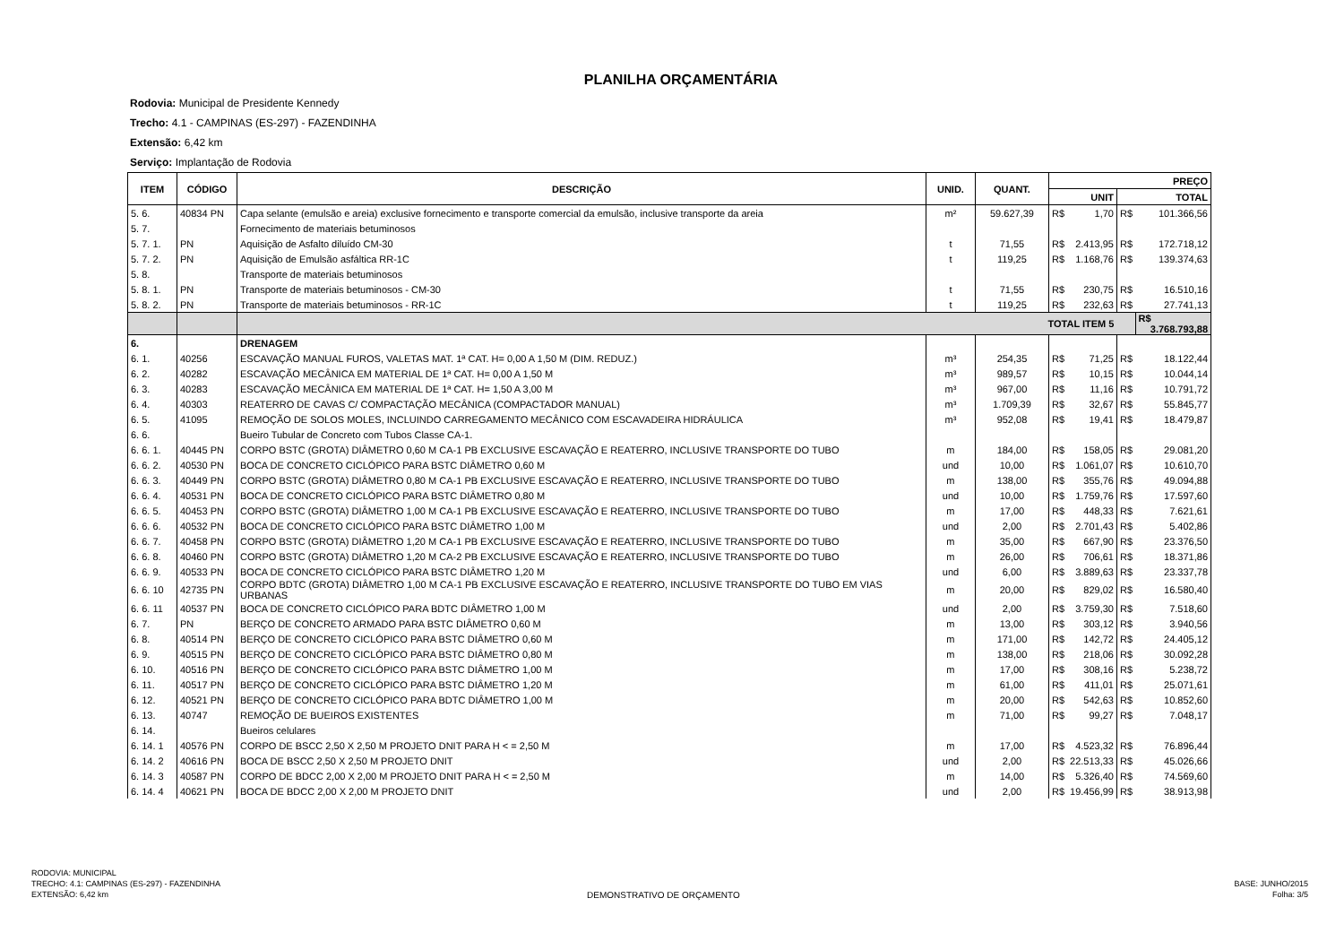PLANILHA ORÇAMENTÁRIA
Rodovia: Municipal de Presidente Kennedy
Trecho: 4.1 - CAMPINAS (ES-297) - FAZENDINHA
Extensão: 6,42 km
Serviço: Implantação de Rodovia
| ITEM | CÓDIGO | DESCRIÇÃO | UNID. | QUANT. | PREÇO | | | | |
| --- | --- | --- | --- | --- | --- | --- | --- | --- | --- |
| | | | | | UNIT | | TOTAL | | |
| 5. 6. | 40834 PN | Capa selante (emulsão e areia) exclusive fornecimento e transporte comercial da emulsão, inclusive transporte da areia | m² | 59.627,39 | R$ | 1,70 | R$ | 101.366,56 | |
| 5. 7. | | Fornecimento de materiais betuminosos | | | | | | | |
| 5. 7. 1. | PN | Aquisição de Asfalto diluído CM-30 | t | 71,55 | R$ | 2.413,95 | R$ | 172.718,12 | |
| 5. 7. 2. | PN | Aquisição de Emulsão asfáltica RR-1C | t | 119,25 | R$ | 1.168,76 | R$ | 139.374,63 | |
| 5. 8. | | Transporte de materiais betuminosos | | | | | | | |
| 5. 8. 1. | PN | Transporte de materiais betuminosos - CM-30 | t | 71,55 | R$ | 230,75 | R$ | 16.510,16 | |
| 5. 8. 2. | PN | Transporte de materiais betuminosos - RR-1C | t | 119,25 | R$ | 232,63 | R$ | 27.741,13 | |
| | | TOTAL ITEM 5 | | | | | | | R$ 3.768.793,88 |
| 6. | | DRENAGEM | | | | | | | |
| 6. 1. | 40256 | ESCAVAÇÃO MANUAL FUROS, VALETAS MAT. 1ª CAT. H= 0,00 A 1,50 M (DIM. REDUZ.) | m³ | 254,35 | R$ | 71,25 | R$ | 18.122,44 | |
| 6. 2. | 40282 | ESCAVAÇÃO MECÂNICA EM MATERIAL DE 1ª CAT. H= 0,00 A 1,50 M | m³ | 989,57 | R$ | 10,15 | R$ | 10.044,14 | |
| 6. 3. | 40283 | ESCAVAÇÃO MECÂNICA EM MATERIAL DE 1ª CAT. H= 1,50 A 3,00 M | m³ | 967,00 | R$ | 11,16 | R$ | 10.791,72 | |
| 6. 4. | 40303 | REATERRO DE CAVAS C/ COMPACTAÇÃO MECÂNICA (COMPACTADOR MANUAL) | m³ | 1.709,39 | R$ | 32,67 | R$ | 55.845,77 | |
| 6. 5. | 41095 | REMOÇÃO DE SOLOS MOLES, INCLUINDO CARREGAMENTO MECÂNICO COM ESCAVADEIRA HIDRÁULICA | m³ | 952,08 | R$ | 19,41 | R$ | 18.479,87 | |
| 6. 6. | | Bueiro Tubular de Concreto com Tubos Classe CA-1. | | | | | | | |
| 6. 6. 1. | 40445 PN | CORPO BSTC (GROTA) DIÂMETRO 0,60 M CA-1 PB EXCLUSIVE ESCAVAÇÃO E REATERRO, INCLUSIVE TRANSPORTE DO TUBO | m | 184,00 | R$ | 158,05 | R$ | 29.081,20 | |
| 6. 6. 2. | 40530 PN | BOCA DE CONCRETO CICLÓPICO PARA BSTC DIÂMETRO 0,60 M | und | 10,00 | R$ | 1.061,07 | R$ | 10.610,70 | |
| 6. 6. 3. | 40449 PN | CORPO BSTC (GROTA) DIÂMETRO 0,80 M CA-1 PB EXCLUSIVE ESCAVAÇÃO E REATERRO, INCLUSIVE TRANSPORTE DO TUBO | m | 138,00 | R$ | 355,76 | R$ | 49.094,88 | |
| 6. 6. 4. | 40531 PN | BOCA DE CONCRETO CICLÓPICO PARA BSTC DIÂMETRO 0,80 M | und | 10,00 | R$ | 1.759,76 | R$ | 17.597,60 | |
| 6. 6. 5. | 40453 PN | CORPO BSTC (GROTA) DIÂMETRO 1,00 M CA-1 PB EXCLUSIVE ESCAVAÇÃO E REATERRO, INCLUSIVE TRANSPORTE DO TUBO | m | 17,00 | R$ | 448,33 | R$ | 7.621,61 | |
| 6. 6. 6. | 40532 PN | BOCA DE CONCRETO CICLÓPICO PARA BSTC DIÂMETRO 1,00 M | und | 2,00 | R$ | 2.701,43 | R$ | 5.402,86 | |
| 6. 6. 7. | 40458 PN | CORPO BSTC (GROTA) DIÂMETRO 1,20 M CA-1 PB EXCLUSIVE ESCAVAÇÃO E REATERRO, INCLUSIVE TRANSPORTE DO TUBO | m | 35,00 | R$ | 667,90 | R$ | 23.376,50 | |
| 6. 6. 8. | 40460 PN | CORPO BSTC (GROTA) DIÂMETRO 1,20 M CA-2 PB EXCLUSIVE ESCAVAÇÃO E REATERRO, INCLUSIVE TRANSPORTE DO TUBO | m | 26,00 | R$ | 706,61 | R$ | 18.371,86 | |
| 6. 6. 9. | 40533 PN | BOCA DE CONCRETO CICLÓPICO PARA BSTC DIÂMETRO 1,20 M | und | 6,00 | R$ | 3.889,63 | R$ | 23.337,78 | |
| 6. 6. 10 | 42735 PN | CORPO BDTC (GROTA) DIÂMETRO 1,00 M CA-1 PB EXCLUSIVE ESCAVAÇÃO E REATERRO, INCLUSIVE TRANSPORTE DO TUBO EM VIAS URBANAS | m | 20,00 | R$ | 829,02 | R$ | 16.580,40 | |
| 6. 6. 11 | 40537 PN | BOCA DE CONCRETO CICLÓPICO PARA BDTC DIÂMETRO 1,00 M | und | 2,00 | R$ | 3.759,30 | R$ | 7.518,60 | |
| 6. 7. | PN | BERÇO DE CONCRETO ARMADO PARA BSTC DIÂMETRO 0,60 M | m | 13,00 | R$ | 303,12 | R$ | 3.940,56 | |
| 6. 8. | 40514 PN | BERÇO DE CONCRETO CICLÓPICO PARA BSTC DIÂMETRO 0,60 M | m | 171,00 | R$ | 142,72 | R$ | 24.405,12 | |
| 6. 9. | 40515 PN | BERÇO DE CONCRETO CICLÓPICO PARA BSTC DIÂMETRO 0,80 M | m | 138,00 | R$ | 218,06 | R$ | 30.092,28 | |
| 6. 10. | 40516 PN | BERÇO DE CONCRETO CICLÓPICO PARA BSTC DIÂMETRO 1,00 M | m | 17,00 | R$ | 308,16 | R$ | 5.238,72 | |
| 6. 11. | 40517 PN | BERÇO DE CONCRETO CICLÓPICO PARA BSTC DIÂMETRO 1,20 M | m | 61,00 | R$ | 411,01 | R$ | 25.071,61 | |
| 6. 12. | 40521 PN | BERÇO DE CONCRETO CICLÓPICO PARA BDTC DIÂMETRO 1,00 M | m | 20,00 | R$ | 542,63 | R$ | 10.852,60 | |
| 6. 13. | 40747 | REMOÇÃO DE BUEIROS EXISTENTES | m | 71,00 | R$ | 99,27 | R$ | 7.048,17 | |
| 6. 14. | | Bueiros celulares | | | | | | | |
| 6. 14. 1 | 40576 PN | CORPO DE BSCC 2,50 X 2,50 M PROJETO DNIT PARA H < = 2,50 M | m | 17,00 | R$ | 4.523,32 | R$ | 76.896,44 | |
| 6. 14. 2 | 40616 PN | BOCA DE BSCC 2,50 X 2,50 M PROJETO DNIT | und | 2,00 | R$ | 22.513,33 | R$ | 45.026,66 | |
| 6. 14. 3 | 40587 PN | CORPO DE BDCC 2,00 X 2,00 M PROJETO DNIT PARA H < = 2,50 M | m | 14,00 | R$ | 5.326,40 | R$ | 74.569,60 | |
| 6. 14. 4 | 40621 PN | BOCA DE BDCC 2,00 X 2,00 M PROJETO DNIT | und | 2,00 | R$ | 19.456,99 | R$ | 38.913,98 | |
RODOVIA: MUNICIPAL
TRECHO: 4.1: CAMPINAS (ES-297) - FAZENDINHA
EXTENSÃO: 6,42 km
DEMONSTRATIVO DE ORÇAMENTO
BASE: JUNHO/2015
Folha: 3/5